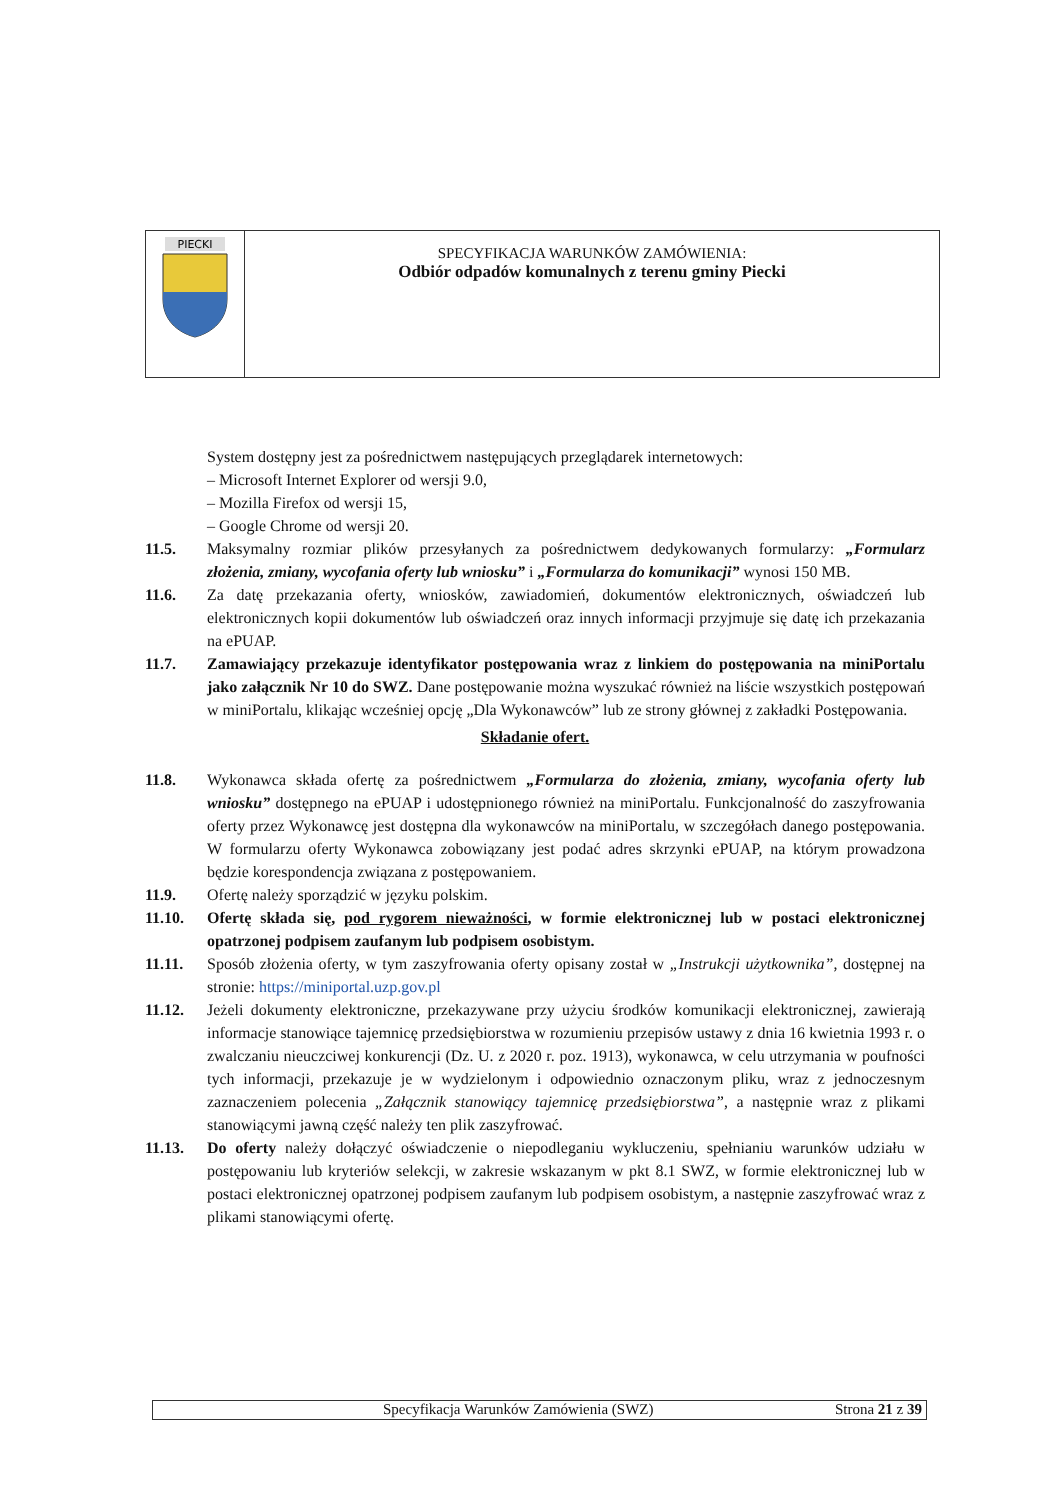| PIECKI | SPECYFIKACJA WARUNKÓW ZAMÓWIENIA: Odbiór odpadów komunalnych z terenu gminy Piecki |
System dostępny jest za pośrednictwem następujących przeglądarek internetowych:
– Microsoft Internet Explorer od wersji 9.0,
– Mozilla Firefox od wersji 15,
– Google Chrome od wersji 20.
11.5. Maksymalny rozmiar plików przesyłanych za pośrednictwem dedykowanych formularzy: „Formularz złożenia, zmiany, wycofania oferty lub wniosku” i „Formularza do komunikacji” wynosi 150 MB.
11.6. Za datę przekazania oferty, wniosków, zawiadomień, dokumentów elektronicznych, oświadczeń lub elektronicznych kopii dokumentów lub oświadczeń oraz innych informacji przyjmuje się datę ich przekazania na ePUAP.
11.7. Zamawiający przekazuje identyfikator postępowania wraz z linkiem do postępowania na miniPortalu jako załącznik Nr 10 do SWZ. Dane postępowanie można wyszukać również na liście wszystkich postępowań w miniPortalu, klikając wcześniej opcję „Dla Wykonawców” lub ze strony głównej z zakładki Postępowania.
Składanie ofert.
11.8. Wykonawca składa ofertę za pośrednictwem „Formularza do złożenia, zmiany, wycofania oferty lub wniosku” dostępnego na ePUAP i udostępnionego również na miniPortalu. Funkcjonalność do zaszyfrowania oferty przez Wykonawcę jest dostępna dla wykonawców na miniPortalu, w szczegółach danego postępowania. W formularzu oferty Wykonawca zobowiązany jest podać adres skrzynki ePUAP, na którym prowadzona będzie korespondencja związana z postępowaniem.
11.9. Ofertę należy sporządzić w języku polskim.
11.10. Ofertę składa się, pod rygorem nieważności, w formie elektronicznej lub w postaci elektronicznej opatrzonej podpisem zaufanym lub podpisem osobistym.
11.11. Sposób złożenia oferty, w tym zaszyfrowania oferty opisany został w „Instrukcji użytkownika”, dostępnej na stronie: https://miniportal.uzp.gov.pl
11.12. Jeżeli dokumenty elektroniczne, przekazywane przy użyciu środków komunikacji elektronicznej, zawierają informacje stanowiące tajemnicę przedsiębiorstwa w rozumieniu przepisów ustawy z dnia 16 kwietnia 1993 r. o zwalczaniu nieuczciwej konkurencji (Dz. U. z 2020 r. poz. 1913), wykonawca, w celu utrzymania w poufności tych informacji, przekazuje je w wydzielonym i odpowiednio oznaczonym pliku, wraz z jednoczesnym zaznaczeniem polecenia „Załącznik stanowiący tajemnicę przedsiębiorstwa”, a następnie wraz z plikami stanowiącymi jawną część należy ten plik zaszyfrować.
11.13. Do oferty należy dołączyć oświadczenie o niepodleganiu wykluczeniu, spełnianiu warunków udziału w postępowaniu lub kryteriów selekcji, w zakresie wskazanym w pkt 8.1 SWZ, w formie elektronicznej lub w postaci elektronicznej opatrzonej podpisem zaufanym lub podpisem osobistym, a następnie zaszyfrować wraz z plikami stanowiącymi ofertę.
Specyfikacja Warunków Zamówienia (SWZ) Strona 21 z 39